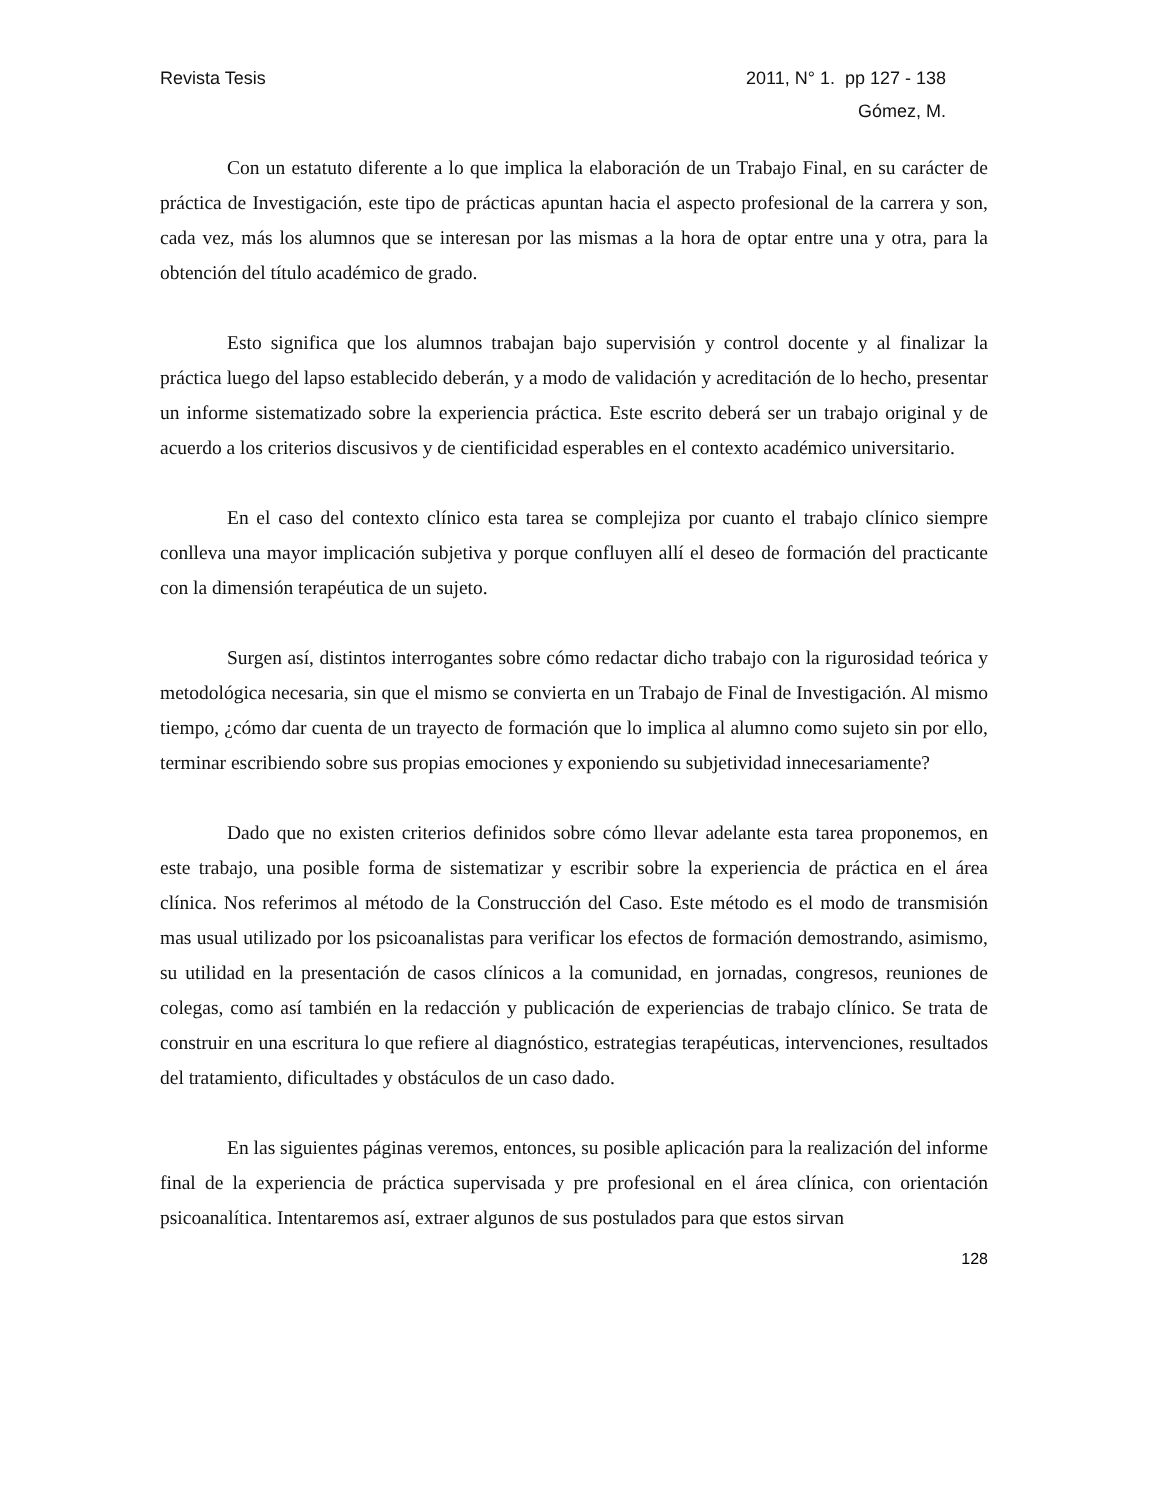Revista Tesis 2011, N° 1. pp 127 - 138
Gómez, M.
Con un estatuto diferente a lo que implica la elaboración de un Trabajo Final, en su carácter de práctica de Investigación, este tipo de prácticas apuntan hacia el aspecto profesional de la carrera y son, cada vez, más los alumnos que se interesan por las mismas a la hora de optar entre una y otra, para la obtención del título académico de grado.
Esto significa que los alumnos trabajan bajo supervisión y control docente y al finalizar la práctica luego del lapso establecido deberán, y a modo de validación y acreditación de lo hecho, presentar un informe sistematizado sobre la experiencia práctica. Este escrito deberá ser un trabajo original y de acuerdo a los criterios discusivos y de cientificidad esperables en el contexto académico universitario.
En el caso del contexto clínico esta tarea se complejiza por cuanto el trabajo clínico siempre conlleva una mayor implicación subjetiva y porque confluyen allí el deseo de formación del practicante con la dimensión terapéutica de un sujeto.
Surgen así, distintos interrogantes sobre cómo redactar dicho trabajo con la rigurosidad teórica y metodológica necesaria, sin que el mismo se convierta en un Trabajo de Final de Investigación. Al mismo tiempo, ¿cómo dar cuenta de un trayecto de formación que lo implica al alumno como sujeto sin por ello, terminar escribiendo sobre sus propias emociones y exponiendo su subjetividad innecesariamente?
Dado que no existen criterios definidos sobre cómo llevar adelante esta tarea proponemos, en este trabajo, una posible forma de sistematizar y escribir sobre la experiencia de práctica en el área clínica. Nos referimos al método de la Construcción del Caso. Este método es el modo de transmisión mas usual utilizado por los psicoanalistas para verificar los efectos de formación demostrando, asimismo, su utilidad en la presentación de casos clínicos a la comunidad, en jornadas, congresos, reuniones de colegas, como así también en la redacción y publicación de experiencias de trabajo clínico. Se trata de construir en una escritura lo que refiere al diagnóstico, estrategias terapéuticas, intervenciones, resultados del tratamiento, dificultades y obstáculos de un caso dado.
En las siguientes páginas veremos, entonces, su posible aplicación para la realización del informe final de la experiencia de práctica supervisada y pre profesional en el área clínica, con orientación psicoanalítica. Intentaremos así, extraer algunos de sus postulados para que estos sirvan
128